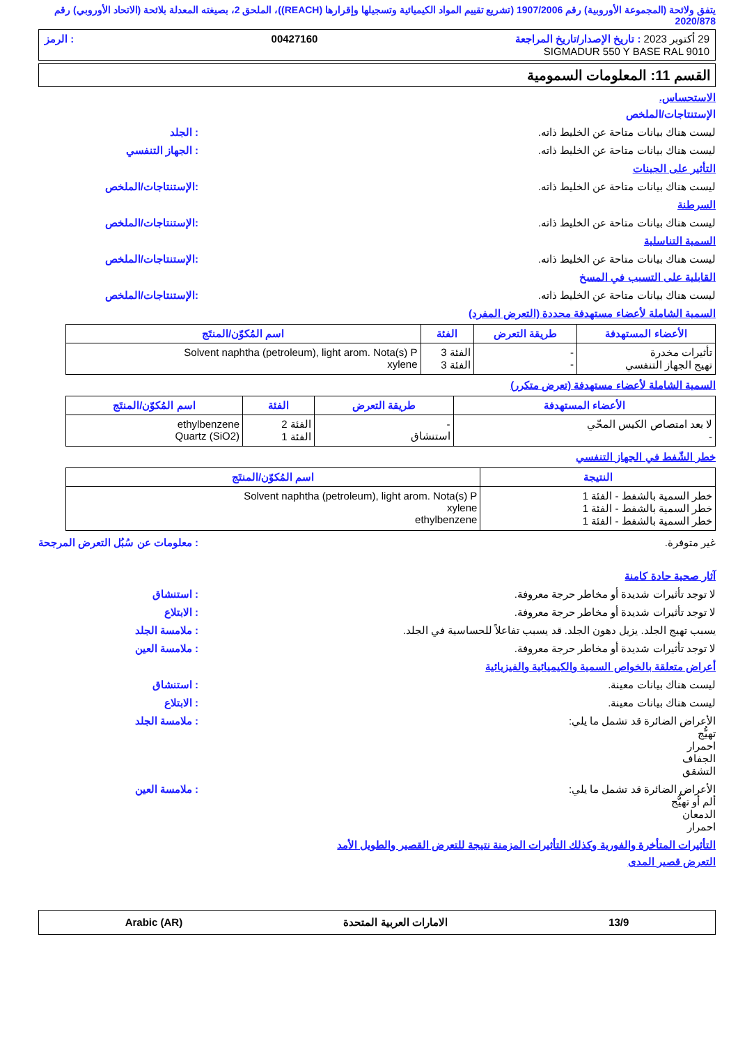يتفق ولائحة (المجموعة الأوروبية) رقم 1907/2006 (تشريع تقييم المواد الكيميائية وتسجيلها وإقرارها (REACH))، الملحق 2، بصيغته المعدلة بلائحة (الاتحاد الأوروبي) رقم 2020/878
29 أكتوبر 2023 : تاريخ الإصدار/تاريخ المراجعة 00427160: الرمز
SIGMADUR 550 Y BASE RAL 9010
القسم 11: المعلومات السمومية
الاستحساس.
الإستنتاجات/الملخص
ليست هناك بيانات متاحة عن الخليط ذاته.: الجلد
ليست هناك بيانات متاحة عن الخليط ذاته.: الجهاز التنفسي
التأثير على الجينات
ليست هناك بيانات متاحة عن الخليط ذاته.:الإستنتاجات/الملخص
السرطنة
ليست هناك بيانات متاحة عن الخليط ذاته.:الإستنتاجات/الملخص
السمية التناسلية
ليست هناك بيانات متاحة عن الخليط ذاته.:الإستنتاجات/الملخص
القابلية على التسبب في المسخ
ليست هناك بيانات متاحة عن الخليط ذاته.:الإستنتاجات/الملخص
السمية الشاملة لأعضاء مستهدفة محددة (التعرض المفرد)
| الأعضاء المستهدفة | طريقة التعرض | الفئة | اسم المُكوّن/المنتَج |
| --- | --- | --- | --- |
| تأثيرات مخدرة تهيج الجهاز التنفسي | - - | الفئة 3 الفئة 3 | Solvent naphtha (petroleum), light arom. Nota(s) P xylene |
السمية الشاملة لأعضاء مستهدفة (تعرض متكرر)
| الأعضاء المستهدفة | طريقة التعرض | الفئة | اسم المُكوّن/المنتَج |
| --- | --- | --- | --- |
| لا بعد امتصاص الكيس المحّي - | - استنشاق | الفئة 2 الفئة 1 | ethylbenzene Quartz (SiO2) |
خطر الشّفط في الجهاز التنفسي
| النتيجة | اسم المُكوّن/المنتَج |
| --- | --- |
| خطر السمية بالشفط - الفئة 1 خطر السمية بالشفط - الفئة 1 خطر السمية بالشفط - الفئة 1 | Solvent naphtha (petroleum), light arom. Nota(s) P xylene ethylbenzene |
غير متوفرة.: معلومات عن سُبُل التعرض المرجحة
آثار صحية حادة كامنة
لا توجد تأثيرات شديدة أو مخاطر حرجة معروفة.: استنشاق
لا توجد تأثيرات شديدة أو مخاطر حرجة معروفة.: الابتلاع
يسبب تهيج الجلد. يزيل دهون الجلد. قد يسبب تفاعلاً للحساسية في الجلد.: ملامسة الجلد
لا توجد تأثيرات شديدة أو مخاطر حرجة معروفة.: ملامسة العين
أعراض متعلقة بالخواص السمية والكيميائية والفيزيائية
ليست هناك بيانات معينة.: استنشاق
ليست هناك بيانات معينة.: الابتلاع
الأعراض الضائرة قد تشمل ما يلي:
تهيُّج
احمرار
الجفاف
التشقق: ملامسة الجلد
الأعراض الضائرة قد تشمل ما يلي:
ألم أو تهيُّج
الدمعان
احمرار: ملامسة العين
التأثيرات المتأخرة والفورية وكذلك التأثيرات المزمنة نتيجة للتعرض القصير والطويل الأمد
التعرض قصير المدى
13/9 الامارات العربية المتحدة Arabic (AR)